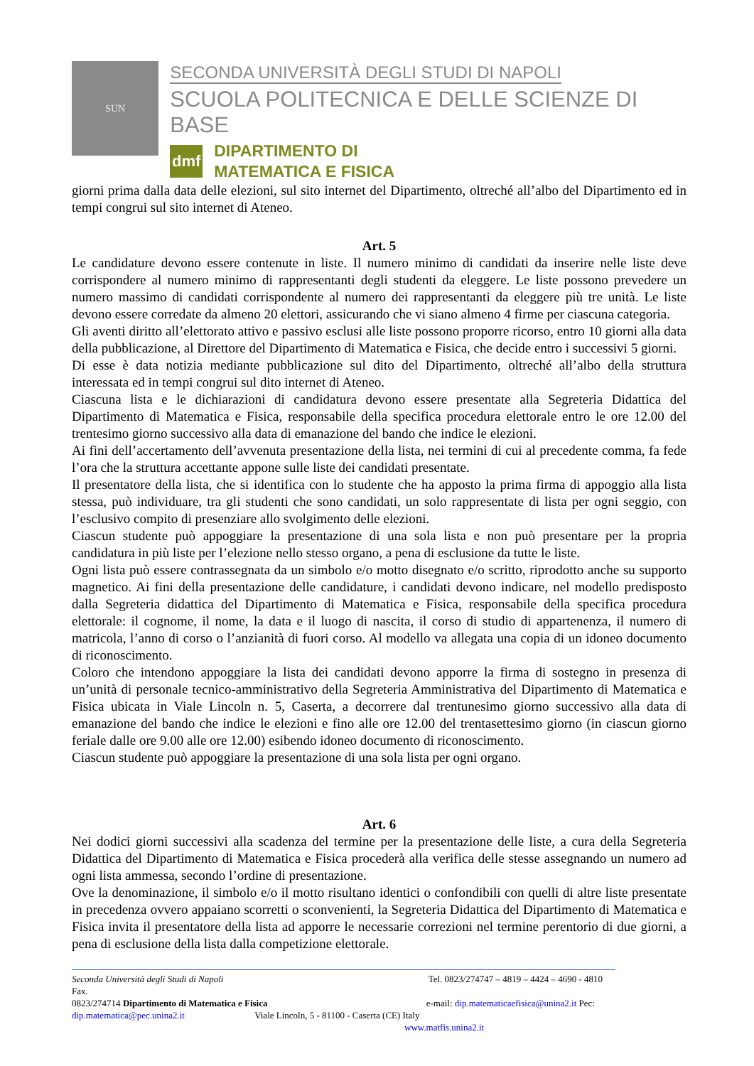SUN
SECONDA UNIVERSITÀ DEGLI STUDI DI NAPOLI
SCUOLA POLITECNICA E DELLE SCIENZE DI BASE
dmf
DIPARTIMENTO DI
MATEMATICA E FISICA
giorni prima dalla data delle elezioni, sul sito internet del Dipartimento, oltreché all’albo del Dipartimento ed in tempi congrui sul sito internet di Ateneo.
Art. 5
Le candidature devono essere contenute in liste. Il numero minimo di candidati da inserire nelle liste deve corrispondere al numero minimo di rappresentanti degli studenti da eleggere. Le liste possono prevedere un numero massimo di candidati corrispondente al numero dei rappresentanti da eleggere più tre unità. Le liste devono essere corredate da almeno 20 elettori, assicurando che vi siano almeno 4 firme per ciascuna categoria.
Gli aventi diritto all’elettorato attivo e passivo esclusi alle liste possono proporre ricorso, entro 10 giorni alla data della pubblicazione, al Direttore del Dipartimento di Matematica e Fisica, che decide entro i successivi 5 giorni.
Di esse è data notizia mediante pubblicazione sul dito del Dipartimento, oltreché all’albo della struttura interessata ed in tempi congrui sul dito internet di Ateneo.
Ciascuna lista e le dichiarazioni di candidatura devono essere presentate alla Segreteria Didattica del Dipartimento di Matematica e Fisica, responsabile della specifica procedura elettorale entro le ore 12.00 del trentesimo giorno successivo alla data di emanazione del bando che indice le elezioni.
Ai fini dell’accertamento dell’avvenuta presentazione della lista, nei termini di cui al precedente comma, fa fede l’ora che la struttura accettante appone sulle liste dei candidati presentate.
Il presentatore della lista, che si identifica con lo studente che ha apposto la prima firma di appoggio alla lista stessa, può individuare, tra gli studenti che sono candidati, un solo rappresentate di lista per ogni seggio, con l’esclusivo compito di presenziare allo svolgimento delle elezioni.
Ciascun studente può appoggiare la presentazione di una sola lista e non può presentare per la propria candidatura in più liste per l’elezione nello stesso organo, a pena di esclusione da tutte le liste.
Ogni lista può essere contrassegnata da un simbolo e/o motto disegnato e/o scritto, riprodotto anche su supporto magnetico. Ai fini della presentazione delle candidature, i candidati devono indicare, nel modello predisposto dalla Segreteria didattica del Dipartimento di Matematica e Fisica, responsabile della specifica procedura elettorale: il cognome, il nome, la data e il luogo di nascita, il corso di studio di appartenenza, il numero di matricola, l’anno di corso o l’anzianità di fuori corso. Al modello va allegata una copia di un idoneo documento di riconoscimento.
Coloro che intendono appoggiare la lista dei candidati devono apporre la firma di sostegno in presenza di un’unità di personale tecnico-amministrativo della Segreteria Amministrativa del Dipartimento di Matematica e Fisica ubicata in Viale Lincoln n. 5, Caserta, a decorrere dal trentunesimo giorno successivo alla data di emanazione del bando che indice le elezioni e fino alle ore 12.00 del trentasettesimo giorno (in ciascun giorno feriale dalle ore 9.00 alle ore 12.00) esibendo idoneo documento di riconoscimento.
Ciascun studente può appoggiare la presentazione di una sola lista per ogni organo.
Art. 6
Nei dodici giorni successivi alla scadenza del termine per la presentazione delle liste, a cura della Segreteria Didattica del Dipartimento di Matematica e Fisica procederà alla verifica delle stesse assegnando un numero ad ogni lista ammessa, secondo l’ordine di presentazione.
Ove la denominazione, il simbolo e/o il motto risultano identici o confondibili con quelli di altre liste presentate in precedenza ovvero appaiano scorretti o sconvenienti, la Segreteria Didattica del Dipartimento di Matematica e Fisica invita il presentatore della lista ad apporre le necessarie correzioni nel termine perentorio di due giorni, a pena di esclusione della lista dalla competizione elettorale.
Seconda Università degli Studi di Napoli Tel. 0823/274747 – 4819 – 4424 – 4690 - 4810 Fax.
0823/274714 Dipartimento di Matematica e Fisica e-mail: dip.matematicaefisica@unina2.it Pec:
dip.matematica@pec.unina2.it Viale Lincoln, 5 - 81100 - Caserta (CE) Italy
www.matfis.unina2.it